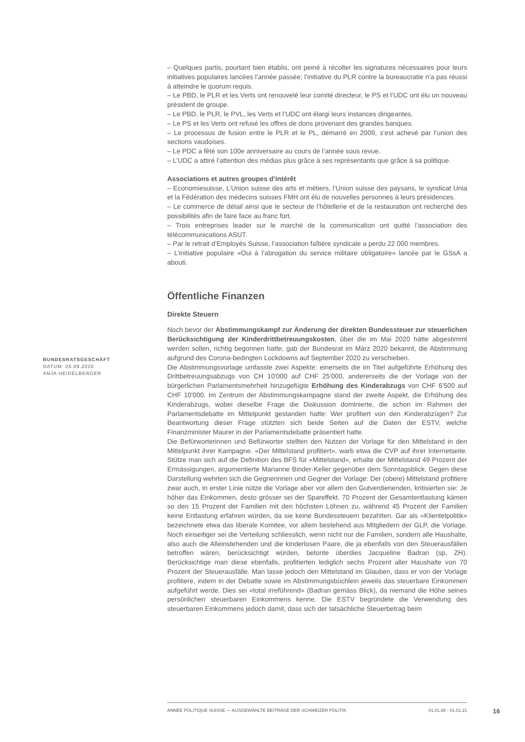BUNDESRATSGESCHÄFT
DATUM: 26.09.2020
ANJA HEIDELBERGER
– Quelques partis, pourtant bien établis, ont peiné à récolter les signatures nécessaires pour leurs initiatives populaires lancées l’année passée; l’initiative du PLR contre la bureaucratie n’a pas réussi à atteindre le quorum requis.
– Le PBD, le PLR et les Verts ont renouvelé leur comité directeur, le PS et l’UDC ont élu un nouveau président de groupe.
– Le PBD, le PLR, le PVL, les Verts et l’UDC ont élargi leurs instances dirigeantes.
– Le PS et les Verts ont refusé les offres de dons provenant des grandes banques.
– Le processus de fusion entre le PLR et le PL, démarré en 2009, s’est achevé par l’union des sections vaudoises.
– Le PDC a fêté son 100e anniversaire au cours de l’année sous revue.
– L’UDC a attiré l’attention des médias plus grâce à ses représentants que grâce à sa politique.
Associations et autres groupes d’intérêt
– Economiesuisse, L’Union suisse des arts et métiers, l’Union suisse des paysans, le syndicat Unia et la Fédération des médecins suisses FMH ont élu de nouvelles personnes à leurs présidences.
– Le commerce de détail ainsi que le secteur de l’hôtellerie et de la restauration ont recherché des possibilités afin de faire face au franc fort.
– Trois entreprises leader sur le marché de la communication ont quitté l’association des télécommunications ASUT.
– Par le retrait d’Employés Suisse, l’association faîtière syndicale a perdu 22 000 membres.
– L’initiative populaire «Oui à l’abrogation du service militaire obligatoire» lancée par le GSsA a abouti.
Öffentliche Finanzen
Direkte Steuern
Noch bevor der Abstimmungskampf zur Änderung der direkten Bundessteuer zur steuerlichen Berücksichtigung der Kinderdrittbetreuungskosten, über die im Mai 2020 hätte abgestimmt werden sollen, richtig begonnen hatte, gab der Bundesrat im März 2020 bekannt, die Abstimmung aufgrund des Corona-bedingten Lockdowns auf September 2020 zu verschieben.
Die Abstimmungsvorlage umfasste zwei Aspekte: einerseits die im Titel aufgeführte Erhöhung des Drittbetreuungsabzugs von CH 10'000 auf CHF 25'000, andererseits die der Vorlage von der bürgerlichen Parlamentsmehrheit hinzugefügte Erhöhung des Kinderabzugs von CHF 6'500 auf CHF 10'000. Im Zentrum der Abstimmungskampagne stand der zweite Aspekt, die Erhöhung des Kinderabzugs, wobei dieselbe Frage die Diskussion dominierte, die schon im Rahmen der Parlamentsdebatte im Mittelpunkt gestanden hatte: Wer profitiert von den Kinderabzügen? Zur Beantwortung dieser Frage stützten sich beide Seiten auf die Daten der ESTV, welche Finanzminister Maurer in der Parlamentsdebatte präsentiert hatte.
Die Befürworterinnen und Befürworter stellten den Nutzen der Vorlage für den Mittelstand in den Mittelpunkt ihrer Kampagne. «Der Mittelstand profitiert», warb etwa die CVP auf ihrer Internetseite. Stütze man sich auf die Definition des BFS für «Mittelstand», erhalte der Mittelstand 49 Prozent der Ermässigungen, argumentierte Marianne Binder-Keller gegenüber dem Sonntagsblick. Gegen diese Darstellung wehrten sich die Gegnerinnen und Gegner der Vorlage: Der (obere) Mittelstand profitiere zwar auch, in erster Linie nütze die Vorlage aber vor allem den Gutverdienenden, kritisierten sie: Je höher das Einkommen, desto grösser sei der Spareffekt. 70 Prozent der Gesamtentlastung kämen so den 15 Prozent der Familien mit den höchsten Löhnen zu, während 45 Prozent der Familien keine Entlastung erfahren würden, da sie keine Bundessteuern bezahlten. Gar als «Klientelpolitik» bezeichnete etwa das liberale Komitee, vor allem bestehend aus Mitgliedern der GLP, die Vorlage. Noch einseitiger sei die Verteilung schliesslich, wenn nicht nur die Familien, sondern alle Haushalte, also auch die Alleinstehenden und die kinderlosen Paare, die ja ebenfalls von den Steuerausfällen betroffen wären, berücksichtigt würden, betonte überdies Jacqueline Badran (sp, ZH). Berücksichtige man diese ebenfalls, profitierten lediglich sechs Prozent aller Haushalte von 70 Prozent der Steuerausfälle. Man lasse jedoch den Mittelstand im Glauben, dass er von der Vorlage profitiere, indem in der Debatte sowie im Abstimmungsbüchlein jeweils das steuerbare Einkommen aufgeführt werde. Dies sei «total irreführend» (Badran gemäss Blick), da niemand die Höhe seines persönlichen steuerbaren Einkommens kenne. Die ESTV begründete die Verwendung des steuerbaren Einkommens jedoch damit, dass sich der tatsächliche Steuerbetrag beim
ANNÉE POLITIQUE SUISSE — AUSGEWÄHLTE BEITRÄGE DER SCHWEIZER POLITIK 01.01.65 - 01.01.21
16